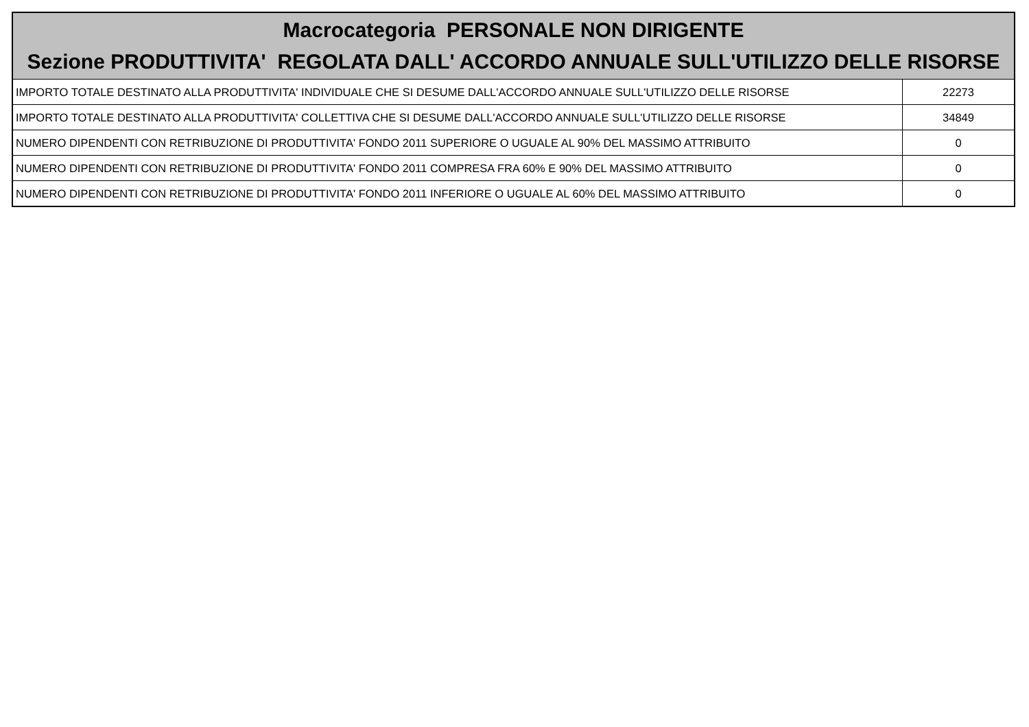| Macrocategoria PERSONALE NON DIRIGENTE Sezione PRODUTTIVITA' REGOLATA DALL' ACCORDO ANNUALE SULL'UTILIZZO DELLE RISORSE | |
| --- | --- |
| IMPORTO TOTALE DESTINATO ALLA PRODUTTIVITA' INDIVIDUALE CHE SI DESUME DALL'ACCORDO ANNUALE SULL'UTILIZZO DELLE RISORSE | 22273 |
| IMPORTO TOTALE DESTINATO ALLA PRODUTTIVITA' COLLETTIVA CHE SI DESUME DALL'ACCORDO ANNUALE SULL'UTILIZZO DELLE RISORSE | 34849 |
| NUMERO DIPENDENTI CON RETRIBUZIONE DI PRODUTTIVITA' FONDO 2011 SUPERIORE O UGUALE AL 90% DEL MASSIMO ATTRIBUITO | 0 |
| NUMERO DIPENDENTI CON RETRIBUZIONE DI PRODUTTIVITA' FONDO 2011 COMPRESA FRA 60% E 90% DEL MASSIMO ATTRIBUITO | 0 |
| NUMERO DIPENDENTI CON RETRIBUZIONE DI PRODUTTIVITA' FONDO 2011 INFERIORE O UGUALE AL 60% DEL MASSIMO ATTRIBUITO | 0 |